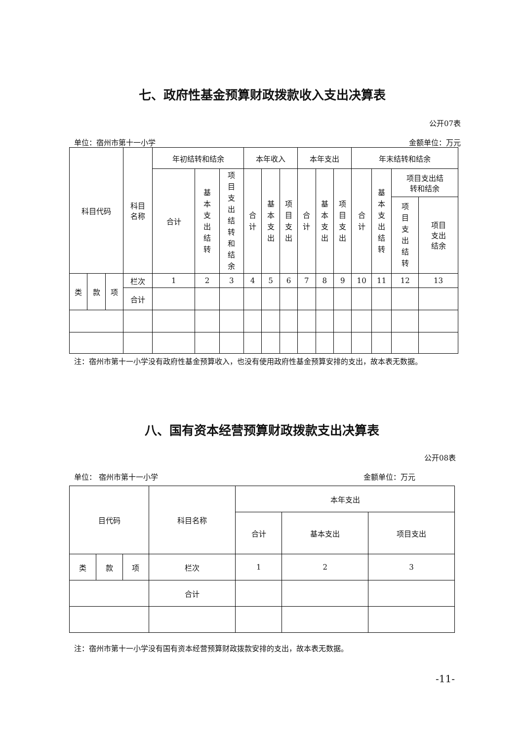七、政府性基金预算财政拨款收入支出决算表
公开07表
单位：宿州市第十一小学 金额单位：万元
| 科目代码 | | | 科目 名称 | 年初结转和结余 | | | 本年收入 | | | 本年支出 | | | 年末结转和结余 | | | |
| --- | --- | --- | --- | --- | --- | --- | --- | --- | --- | --- | --- | --- | --- | --- | --- | --- |
| | | | | 合计 | 基本支出结转 | 项目支出结转和结余 | 合计 | 基本支出 | 项目支出 | 合计 | 基本支出 | 项目支出 | 合计 | 基本支出结转 | 项目支出结 转和结余 | |
| | | | | | | | | | | | | | | | 项目支出结转 | 项目 支出 结余 |
| 类 | 款 | 项 | 栏次 | 1 | 2 | 3 | 4 | 5 | 6 | 7 | 8 | 9 | 10 | 11 | 12 | 13 |
| | | | 合计 | | | | | | | | | | | | | |
注：宿州市第十一小学没有政府性基金预算收入，也没有使用政府性基金预算安排的支出，故本表无数据。
八、国有资本经营预算财政拨款支出决算表
公开08表
单位： 宿州市第十一小学 金额单位：万元
| 目代码 | | | 科目名称 | 本年支出 | | |
| --- | --- | --- | --- | --- | --- | --- |
| | | | | 合计 | 基本支出 | 项目支出 |
| 类 | 款 | 项 | 栏次 | 1 | 2 | 3 |
| | | | 合计 | | | |
注：宿州市第十一小学没有国有资本经营预算财政拨款安排的支出，故本表无数据。
-11-